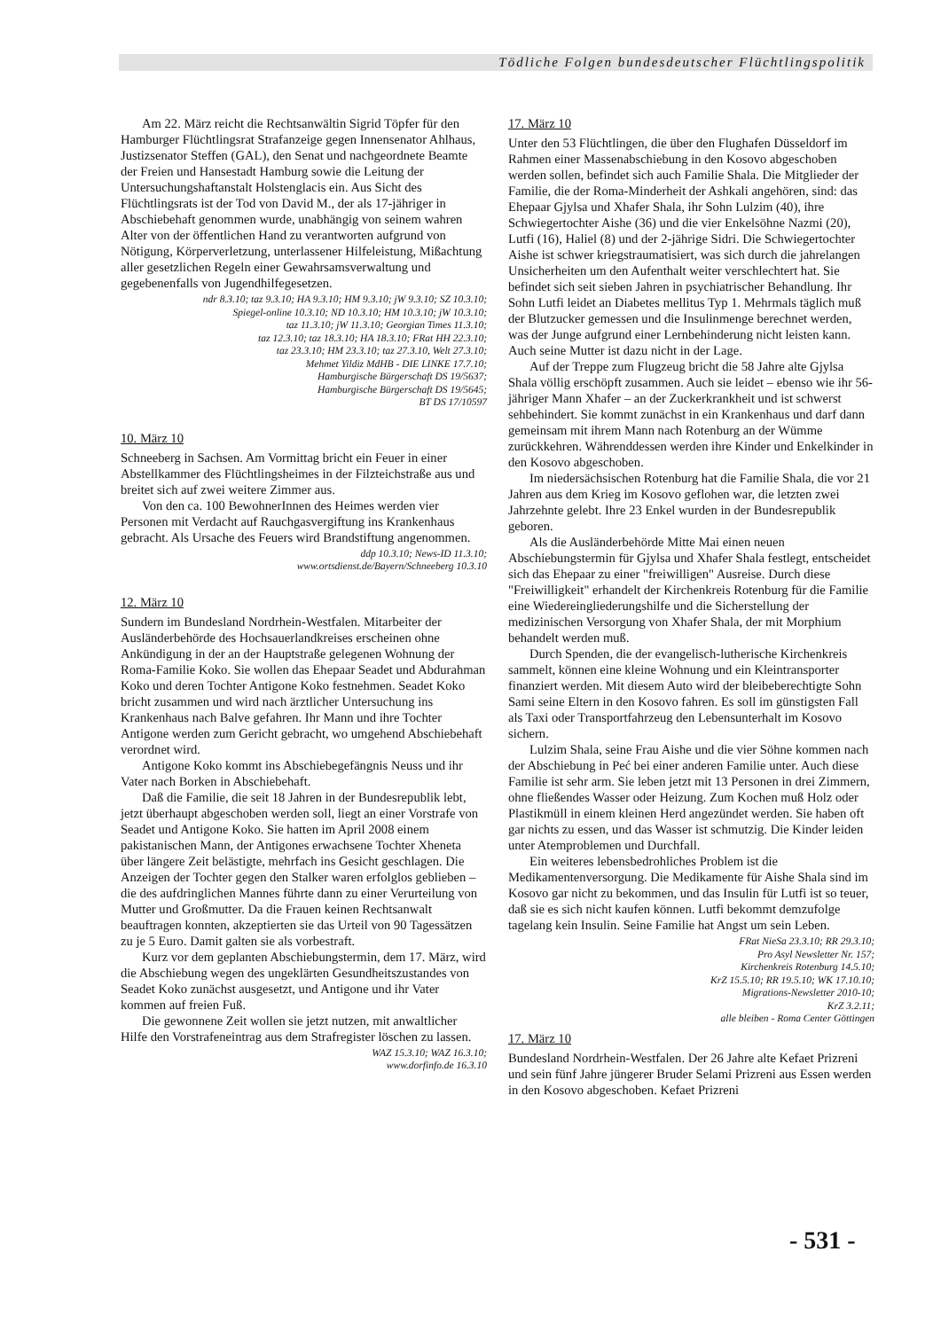Tödliche Folgen bundesdeutscher Flüchtlingspolitik
Am 22. März reicht die Rechtsanwältin Sigrid Töpfer für den Hamburger Flüchtlingsrat Strafanzeige gegen Innensenator Ahlhaus, Justizsenator Steffen (GAL), den Senat und nachgeordnete Beamte der Freien und Hansestadt Hamburg sowie die Leitung der Untersuchungshaftanstalt Holstenglacis ein. Aus Sicht des Flüchtlingsrats ist der Tod von David M., der als 17-jähriger in Abschiebehaft genommen wurde, unabhängig von seinem wahren Alter von der öffentlichen Hand zu verantworten aufgrund von Nötigung, Körperverletzung, unterlassener Hilfeleistung, Mißachtung aller gesetzlichen Regeln einer Gewahrsamsverwaltung und gegebenenfalls von Jugendhilfegesetzen.
ndr 8.3.10; taz 9.3.10; HA 9.3.10; HM 9.3.10; jW 9.3.10; SZ 10.3.10;
Spiegel-online 10.3.10; ND 10.3.10; HM 10.3.10; jW 10.3.10;
taz 11.3.10; jW 11.3.10; Georgian Times 11.3.10;
taz 12.3.10; taz 18.3.10; HA 18.3.10; FRat HH 22.3.10;
taz 23.3.10; HM 23.3.10; taz 27.3.10, Welt 27.3.10;
Mehmet Yildiz MdHB - DIE LINKE 17.7.10;
Hamburgische Bürgerschaft DS 19/5637;
Hamburgische Bürgerschaft DS 19/5645;
BT DS 17/10597
10. März 10
Schneeberg in Sachsen. Am Vormittag bricht ein Feuer in einer Abstellkammer des Flüchtlingsheimes in der Filzteichstraße aus und breitet sich auf zwei weitere Zimmer aus.
Von den ca. 100 BewohnerInnen des Heimes werden vier Personen mit Verdacht auf Rauchgasvergiftung ins Krankenhaus gebracht. Als Ursache des Feuers wird Brandstiftung angenommen.
ddp 10.3.10; News-ID 11.3.10;
www.ortsdienst.de/Bayern/Schneeberg 10.3.10
12. März 10
Sundern im Bundesland Nordrhein-Westfalen. Mitarbeiter der Ausländerbehörde des Hochsauerlandkreises erscheinen ohne Ankündigung in der an der Hauptstraße gelegenen Wohnung der Roma-Familie Koko. Sie wollen das Ehepaar Seadet und Abdurahman Koko und deren Tochter Antigone Koko festnehmen. Seadet Koko bricht zusammen und wird nach ärztlicher Untersuchung ins Krankenhaus nach Balve gefahren. Ihr Mann und ihre Tochter Antigone werden zum Gericht gebracht, wo umgehend Abschiebehaft verordnet wird.
Antigone Koko kommt ins Abschiebegefängnis Neuss und ihr Vater nach Borken in Abschiebehaft.
Daß die Familie, die seit 18 Jahren in der Bundesrepublik lebt, jetzt überhaupt abgeschoben werden soll, liegt an einer Vorstrafe von Seadet und Antigone Koko. Sie hatten im April 2008 einem pakistanischen Mann, der Antigones erwachsene Tochter Xheneta über längere Zeit belästigte, mehrfach ins Gesicht geschlagen. Die Anzeigen der Tochter gegen den Stalker waren erfolglos geblieben – die des aufdringlichen Mannes führte dann zu einer Verurteilung von Mutter und Großmutter. Da die Frauen keinen Rechtsanwalt beauftragen konnten, akzeptierten sie das Urteil von 90 Tagessätzen zu je 5 Euro. Damit galten sie als vorbestraft.
Kurz vor dem geplanten Abschiebungstermin, dem 17. März, wird die Abschiebung wegen des ungeklärten Gesundheitszustandes von Seadet Koko zunächst ausgesetzt, und Antigone und ihr Vater kommen auf freien Fuß.
Die gewonnene Zeit wollen sie jetzt nutzen, mit anwaltlicher Hilfe den Vorstrafeneintrag aus dem Strafregister löschen zu lassen.
WAZ 15.3.10; WAZ 16.3.10;
www.dorfinfo.de 16.3.10
17. März 10
Unter den 53 Flüchtlingen, die über den Flughafen Düsseldorf im Rahmen einer Massenabschiebung in den Kosovo abgeschoben werden sollen, befindet sich auch Familie Shala. Die Mitglieder der Familie, die der Roma-Minderheit der Ashkali angehören, sind: das Ehepaar Gjylsa und Xhafer Shala, ihr Sohn Lulzim (40), ihre Schwiegertochter Aishe (36) und die vier Enkelsöhne Nazmi (20), Lutfi (16), Haliel (8) und der 2-jährige Sidri. Die Schwiegertochter Aishe ist schwer kriegstraumatisiert, was sich durch die jahrelangen Unsicherheiten um den Aufenthalt weiter verschlechtert hat. Sie befindet sich seit sieben Jahren in psychiatrischer Behandlung. Ihr Sohn Lutfi leidet an Diabetes mellitus Typ 1. Mehrmals täglich muß der Blutzucker gemessen und die Insulinmenge berechnet werden, was der Junge aufgrund einer Lernbehinderung nicht leisten kann. Auch seine Mutter ist dazu nicht in der Lage.
Auf der Treppe zum Flugzeug bricht die 58 Jahre alte Gjylsa Shala völlig erschöpft zusammen. Auch sie leidet – ebenso wie ihr 56-jähriger Mann Xhafer – an der Zuckerkrankheit und ist schwerst sehbehindert. Sie kommt zunächst in ein Krankenhaus und darf dann gemeinsam mit ihrem Mann nach Rotenburg an der Wümme zurückkehren. Währenddessen werden ihre Kinder und Enkelkinder in den Kosovo abgeschoben.
Im niedersächsischen Rotenburg hat die Familie Shala, die vor 21 Jahren aus dem Krieg im Kosovo geflohen war, die letzten zwei Jahrzehnte gelebt. Ihre 23 Enkel wurden in der Bundesrepublik geboren.
Als die Ausländerbehörde Mitte Mai einen neuen Abschiebungstermin für Gjylsa und Xhafer Shala festlegt, entscheidet sich das Ehepaar zu einer "freiwilligen" Ausreise. Durch diese "Freiwilligkeit" erhandelt der Kirchenkreis Rotenburg für die Familie eine Wiedereingliederungshilfe und die Sicherstellung der medizinischen Versorgung von Xhafer Shala, der mit Morphium behandelt werden muß.
Durch Spenden, die der evangelisch-lutherische Kirchenkreis sammelt, können eine kleine Wohnung und ein Kleintransporter finanziert werden. Mit diesem Auto wird der bleibeberechtigte Sohn Sami seine Eltern in den Kosovo fahren. Es soll im günstigsten Fall als Taxi oder Transportfahrzeug den Lebensunterhalt im Kosovo sichern.
Lulzim Shala, seine Frau Aishe und die vier Söhne kommen nach der Abschiebung in Peć bei einer anderen Familie unter. Auch diese Familie ist sehr arm. Sie leben jetzt mit 13 Personen in drei Zimmern, ohne fließendes Wasser oder Heizung. Zum Kochen muß Holz oder Plastikmüll in einem kleinen Herd angezündet werden. Sie haben oft gar nichts zu essen, und das Wasser ist schmutzig. Die Kinder leiden unter Atemproblemen und Durchfall.
Ein weiteres lebensbedrohliches Problem ist die Medikamentenversorgung. Die Medikamente für Aishe Shala sind im Kosovo gar nicht zu bekommen, und das Insulin für Lutfi ist so teuer, daß sie es sich nicht kaufen können. Lutfi bekommt demzufolge tagelang kein Insulin. Seine Familie hat Angst um sein Leben.
FRat NieSa 23.3.10; RR 29.3.10;
Pro Asyl Newsletter Nr. 157;
Kirchenkreis Rotenburg 14.5.10;
KrZ 15.5.10; RR 19.5.10; WK 17.10.10;
Migrations-Newsletter 2010-10;
KrZ 3.2.11;
alle bleiben - Roma Center Göttingen
17. März 10
Bundesland Nordrhein-Westfalen. Der 26 Jahre alte Kefaet Prizreni und sein fünf Jahre jüngerer Bruder Selami Prizreni aus Essen werden in den Kosovo abgeschoben. Kefaet Prizreni
- 531 -